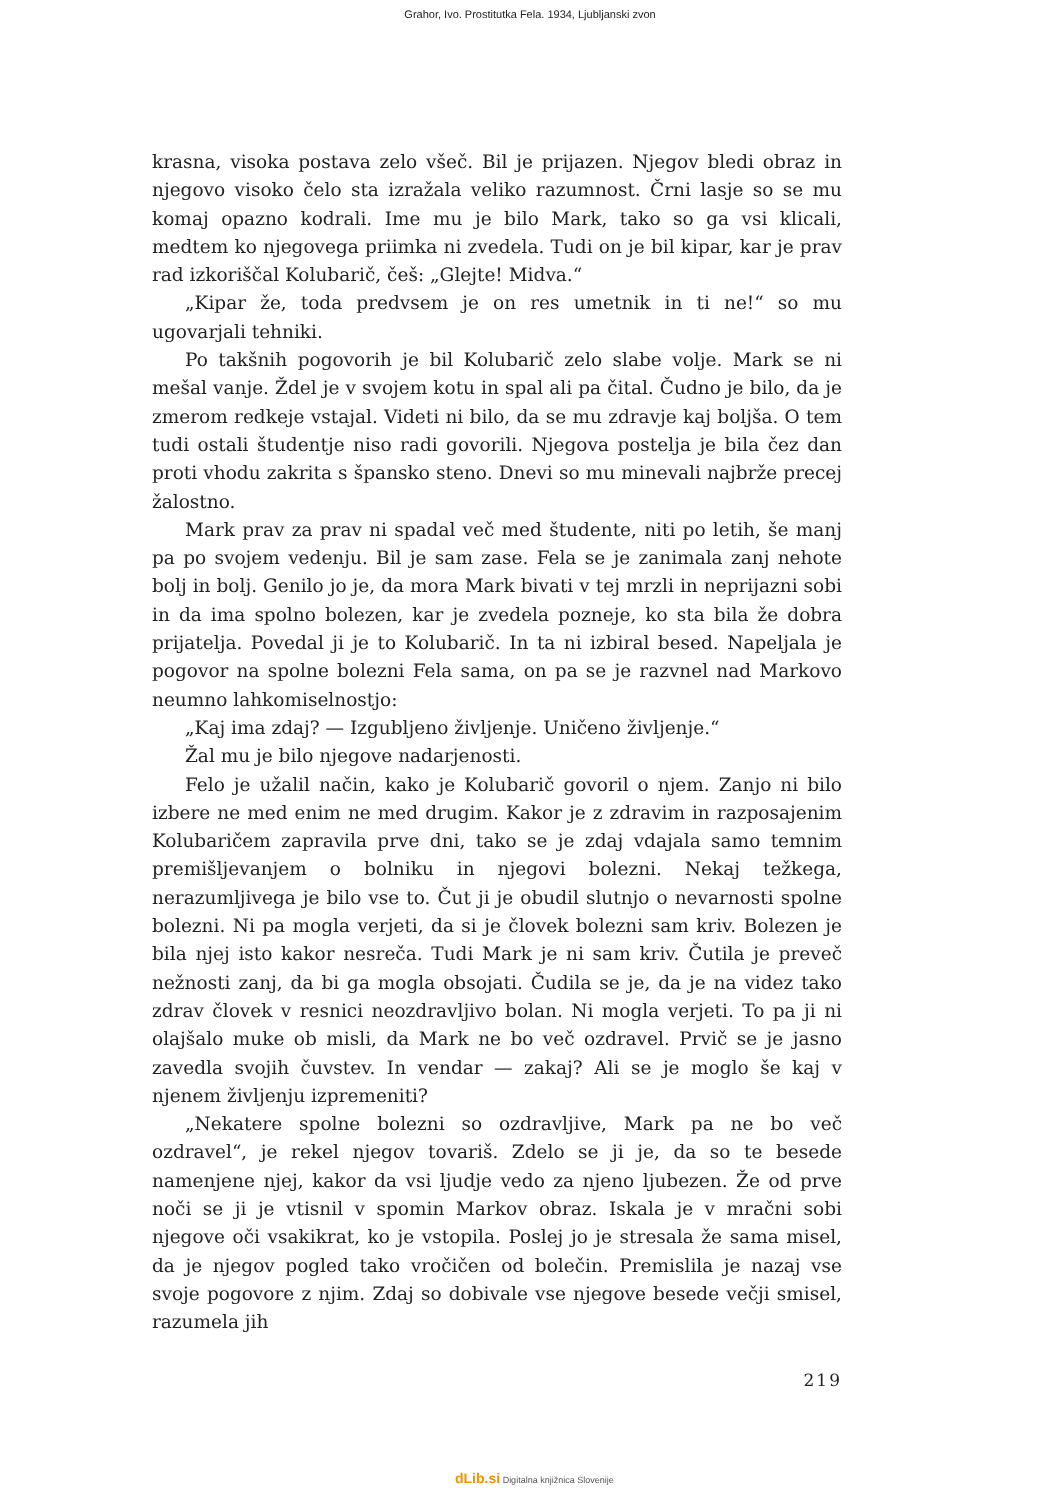Grahor, Ivo. Prostitutka Fela. 1934, Ljubljanski zvon
krasna, visoka postava zelo všeč. Bil je prijazen. Njegov bledi obraz in njegovo visoko čelo sta izražala veliko razumnost. Črni lasje so se mu komaj opazno kodrali. Ime mu je bilo Mark, tako so ga vsi klicali, medtem ko njegovega priimka ni zvedela. Tudi on je bil kipar, kar je prav rad izkoriščal Kolubarič, češ: „Glejte! Midva.“
„Kipar že, toda predvsem je on res umetnik in ti ne!“ so mu ugovarjali tehniki.
Po takšnih pogovorih je bil Kolubarič zelo slabe volje. Mark se ni mešal vanje. Ždel je v svojem kotu in spal ali pa čital. Čudno je bilo, da je zmerom redkeje vstajal. Videti ni bilo, da se mu zdravje kaj boljša. O tem tudi ostali študentje niso radi govorili. Njegova postelja je bila čez dan proti vhodu zakrita s špansko steno. Dnevi so mu minevali najbrže precej žalostno.
Mark prav za prav ni spadal več med študente, niti po letih, še manj pa po svojem vedenju. Bil je sam zase. Fela se je zanimala zanj nehote bolj in bolj. Genilo jo je, da mora Mark bivati v tej mrzli in neprijazni sobi in da ima spolno bolezen, kar je zvedela pozneje, ko sta bila že dobra prijatelja. Povedal ji je to Kolubarič. In ta ni izbiral besed. Napeljala je pogovor na spolne bolezni Fela sama, on pa se je razvnel nad Markovo neumno lahkomiselnostjo:
„Kaj ima zdaj? — Izgubljeno življenje. Uničeno življenje.“
Žal mu je bilo njegove nadarjenosti.
Felo je užalil način, kako je Kolubarič govoril o njem. Zanjo ni bilo izbere ne med enim ne med drugim. Kakor je z zdravim in razposajenim Kolubaričem zapravila prve dni, tako se je zdaj vdajala samo temnim premišljevanjem o bolniku in njegovi bolezni. Nekaj težkega, nerazumljivega je bilo vse to. Čut ji je obudil slutnjo o nevarnosti spolne bolezni. Ni pa mogla verjeti, da si je človek bolezni sam kriv. Bolezen je bila njej isto kakor nesreča. Tudi Mark je ni sam kriv. Čutila je preveč nežnosti zanj, da bi ga mogla obsojati. Čudila se je, da je na videz tako zdrav človek v resnici neozdravljivo bolan. Ni mogla verjeti. To pa ji ni olajšalo muke ob misli, da Mark ne bo več ozdravel. Prvič se je jasno zavedla svojih čuvstev. In vendar — zakaj? Ali se je moglo še kaj v njenem življenju izpremeniti?
„Nekatere spolne bolezni so ozdravljive, Mark pa ne bo več ozdravel“, je rekel njegov tovariš. Zdelo se ji je, da so te besede namenjene njej, kakor da vsi ljudje vedo za njeno ljubezen. Že od prve noči se ji je vtisnil v spomin Markov obraz. Iskala je v mračni sobi njegove oči vsakikrat, ko je vstopila. Poslej jo je stresala že sama misel, da je njegov pogled tako vročičen od bolečin. Premislila je nazaj vse svoje pogovore z njim. Zdaj so dobivale vse njegove besede večji smisel, razumela jih
219
dLib.si Digitalna knjižnica Slovenije